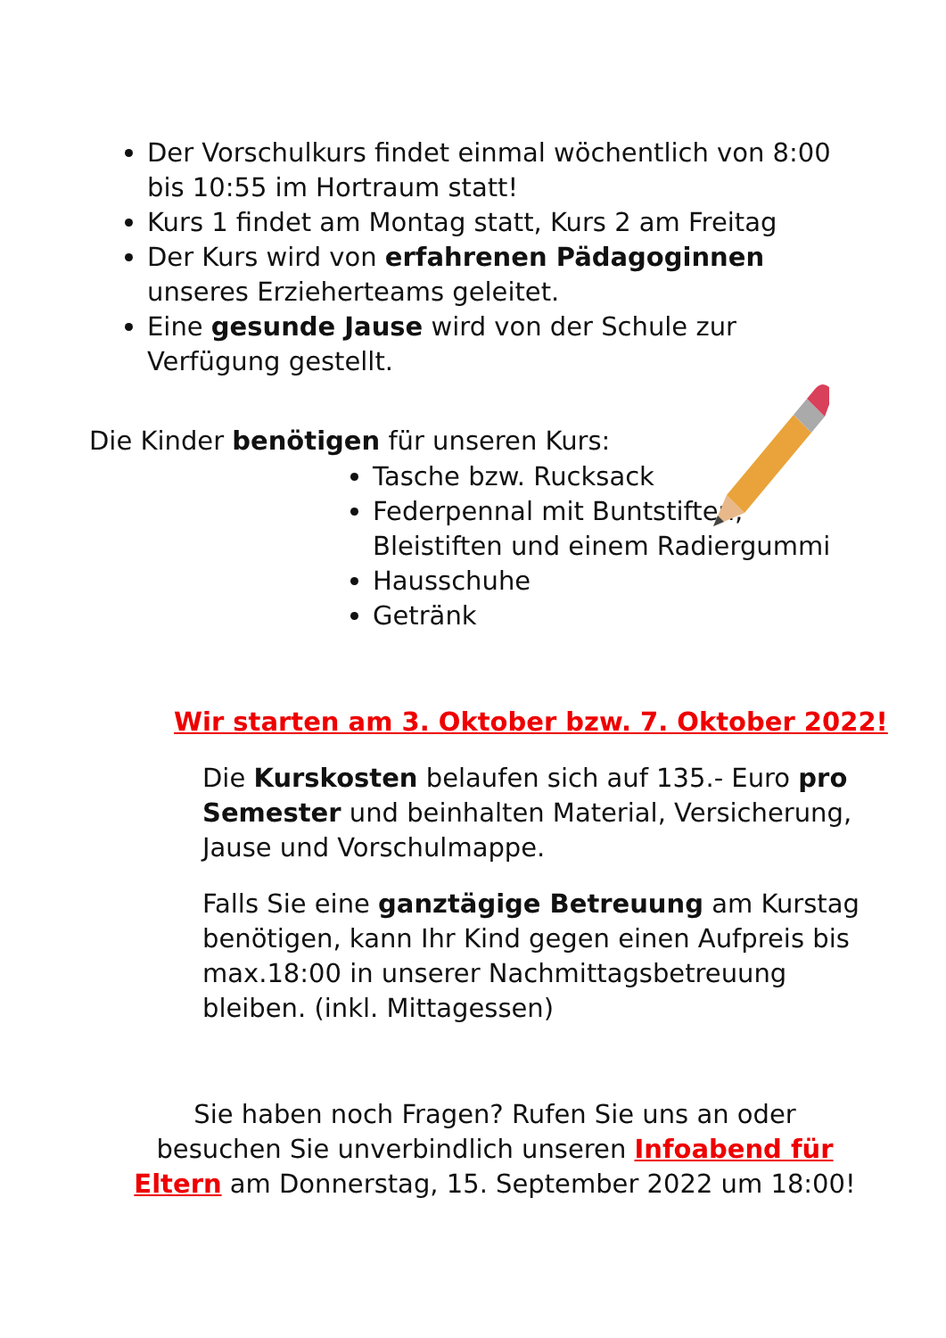Der Vorschulkurs findet einmal wöchentlich von 8:00 bis 10:55 im Hortraum statt!
Kurs 1 findet am Montag statt, Kurs 2 am Freitag
Der Kurs wird von erfahrenen Pädagoginnen unseres Erzieherteams geleitet.
Eine gesunde Jause wird von der Schule zur Verfügung gestellt.
Die Kinder benötigen für unseren Kurs:
Tasche bzw. Rucksack
Federpennal mit Buntstiften, Bleistiften und einem Radiergummi
Hausschuhe
Getränk
Wir starten am 3. Oktober bzw. 7. Oktober 2022!
Die Kurskosten belaufen sich auf 135.- Euro pro Semester und beinhalten Material, Versicherung, Jause und Vorschulmappe.
Falls Sie eine ganztägige Betreuung am Kurstag benötigen, kann Ihr Kind gegen einen Aufpreis bis max.18:00 in unserer Nachmittagsbetreuung bleiben. (inkl. Mittagessen)
Sie haben noch Fragen? Rufen Sie uns an oder besuchen Sie unverbindlich unseren Infoabend für Eltern am Donnerstag, 15. September 2022 um 18:00!